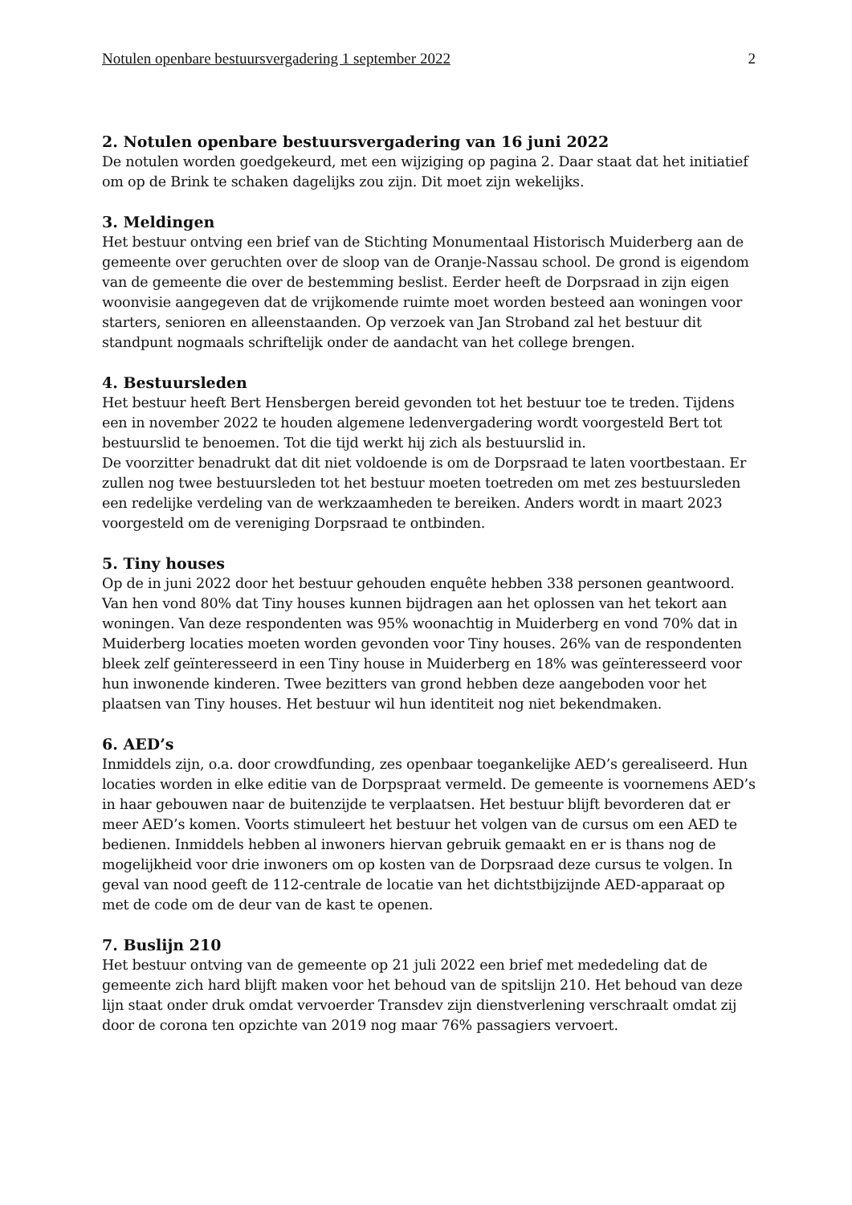Notulen openbare bestuursvergadering 1 september 2022 2
2. Notulen openbare bestuursvergadering van 16 juni 2022
De notulen worden goedgekeurd, met een wijziging op pagina 2. Daar staat dat het initiatief om op de Brink te schaken dagelijks zou zijn. Dit moet zijn wekelijks.
3. Meldingen
Het bestuur ontving een brief van de Stichting Monumentaal Historisch Muiderberg aan de gemeente over geruchten over de sloop van de Oranje-Nassau school. De grond is eigendom van de gemeente die over de bestemming beslist. Eerder heeft de Dorpsraad in zijn eigen woonvisie aangegeven dat de vrijkomende ruimte moet worden besteed aan woningen voor starters, senioren en alleenstaanden. Op verzoek van Jan Stroband zal het bestuur dit standpunt nogmaals schriftelijk onder de aandacht van het college brengen.
4. Bestuursleden
Het bestuur heeft Bert Hensbergen bereid gevonden tot het bestuur toe te treden. Tijdens een in november 2022 te houden algemene ledenvergadering wordt voorgesteld Bert tot bestuurslid te benoemen. Tot die tijd werkt hij zich als bestuurslid in.
De voorzitter benadrukt dat dit niet voldoende is om de Dorpsraad te laten voortbestaan. Er zullen nog twee bestuursleden tot het bestuur moeten toetreden om met zes bestuursleden een redelijke verdeling van de werkzaamheden te bereiken. Anders wordt in maart 2023 voorgesteld om de vereniging Dorpsraad te ontbinden.
5. Tiny houses
Op de in juni 2022 door het bestuur gehouden enquête hebben 338 personen geantwoord. Van hen vond 80% dat Tiny houses kunnen bijdragen aan het oplossen van het tekort aan woningen. Van deze respondenten was 95% woonachtig in Muiderberg en vond 70% dat in Muiderberg locaties moeten worden gevonden voor Tiny houses. 26% van de respondenten bleek zelf geïnteresseerd in een Tiny house in Muiderberg en 18% was geïnteresseerd voor hun inwonende kinderen. Twee bezitters van grond hebben deze aangeboden voor het plaatsen van Tiny houses. Het bestuur wil hun identiteit nog niet bekendmaken.
6. AED’s
Inmiddels zijn, o.a. door crowdfunding, zes openbaar toegankelijke AED’s gerealiseerd. Hun locaties worden in elke editie van de Dorpspraat vermeld. De gemeente is voornemens AED’s in haar gebouwen naar de buitenzijde te verplaatsen. Het bestuur blijft bevorderen dat er meer AED’s komen. Voorts stimuleert het bestuur het volgen van de cursus om een AED te bedienen. Inmiddels hebben al inwoners hiervan gebruik gemaakt en er is thans nog de mogelijkheid voor drie inwoners om op kosten van de Dorpsraad deze cursus te volgen. In geval van nood geeft de 112-centrale de locatie van het dichtstbijzijnde AED-apparaat op met de code om de deur van de kast te openen.
7. Buslijn 210
Het bestuur ontving van de gemeente op 21 juli 2022 een brief met mededeling dat de gemeente zich hard blijft maken voor het behoud van de spitslijn 210. Het behoud van deze lijn staat onder druk omdat vervoerder Transdev zijn dienstverlening verschraalt omdat zij door de corona ten opzichte van 2019 nog maar 76% passagiers vervoert.